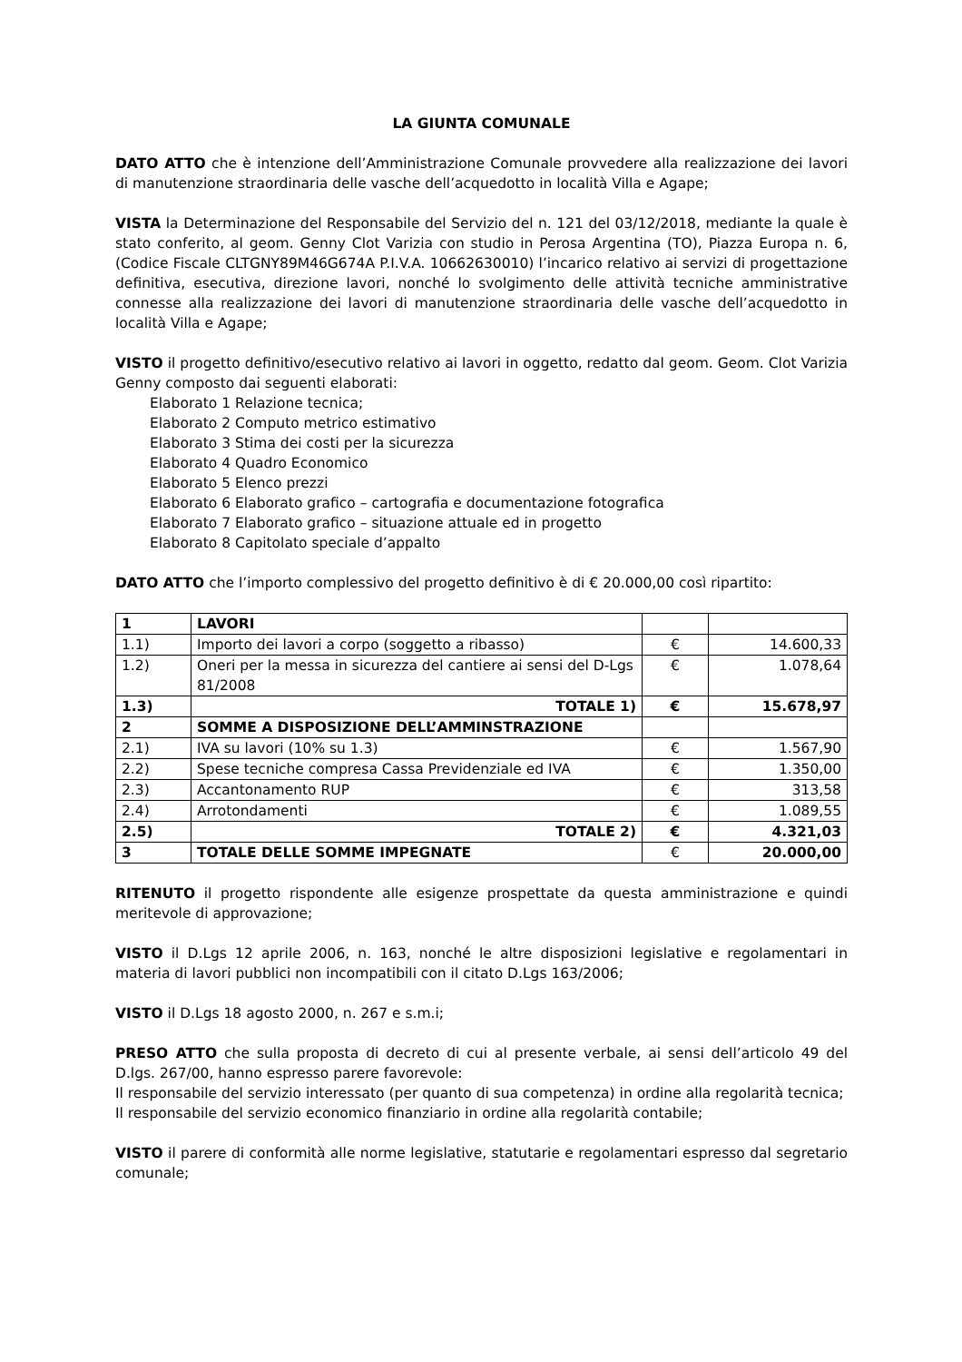LA GIUNTA COMUNALE
DATO ATTO che è intenzione dell’Amministrazione Comunale provvedere alla realizzazione dei lavori di manutenzione straordinaria delle vasche dell’acquedotto in località Villa e Agape;
VISTA la Determinazione del Responsabile del Servizio del n. 121 del 03/12/2018, mediante la quale è stato conferito, al geom. Genny Clot Varizia con studio in Perosa Argentina (TO), Piazza Europa n. 6, (Codice Fiscale CLTGNY89M46G674A P.I.V.A. 10662630010) l’incarico relativo ai servizi di progettazione definitiva, esecutiva, direzione lavori, nonché lo svolgimento delle attività tecniche amministrative connesse alla realizzazione dei lavori di manutenzione straordinaria delle vasche dell’acquedotto in località Villa e Agape;
VISTO il progetto definitivo/esecutivo relativo ai lavori in oggetto, redatto dal geom. Geom. Clot Varizia Genny composto dai seguenti elaborati:
Elaborato 1 Relazione tecnica;
Elaborato 2 Computo metrico estimativo
Elaborato 3 Stima dei costi per la sicurezza
Elaborato 4 Quadro Economico
Elaborato 5 Elenco prezzi
Elaborato 6 Elaborato grafico – cartografia e documentazione fotografica
Elaborato 7 Elaborato grafico – situazione attuale ed in progetto
Elaborato 8 Capitolato speciale d’appalto
DATO ATTO che l’importo complessivo del progetto definitivo è di € 20.000,00 così ripartito:
| 1 | LAVORI | | |
| 1.1) | Importo dei lavori a corpo (soggetto a ribasso) | € | 14.600,33 |
| 1.2) | Oneri per la messa in sicurezza del cantiere ai sensi del D-Lgs 81/2008 | € | 1.078,64 |
| 1.3) | TOTALE 1) | € | 15.678,97 |
| 2 | SOMME A DISPOSIZIONE DELL’AMMINSTRAZIONE | | |
| 2.1) | IVA su lavori (10% su 1.3) | € | 1.567,90 |
| 2.2) | Spese tecniche compresa Cassa Previdenziale ed IVA | € | 1.350,00 |
| 2.3) | Accantonamento RUP | € | 313,58 |
| 2.4) | Arrotondamenti | € | 1.089,55 |
| 2.5) | TOTALE 2) | € | 4.321,03 |
| 3 | TOTALE DELLE SOMME IMPEGNATE | € | 20.000,00 |
RITENUTO il progetto rispondente alle esigenze prospettate da questa amministrazione e quindi meritevole di approvazione;
VISTO il D.Lgs 12 aprile 2006, n. 163, nonché le altre disposizioni legislative e regolamentari in materia di lavori pubblici non incompatibili con il citato D.Lgs 163/2006;
VISTO il D.Lgs 18 agosto 2000, n. 267 e s.m.i;
PRESO ATTO che sulla proposta di decreto di cui al presente verbale, ai sensi dell’articolo 49 del D.lgs. 267/00, hanno espresso parere favorevole:
Il responsabile del servizio interessato (per quanto di sua competenza) in ordine alla regolarità tecnica;
Il responsabile del servizio economico finanziario in ordine alla regolarità contabile;
VISTO il parere di conformità alle norme legislative, statutarie e regolamentari espresso dal segretario comunale;